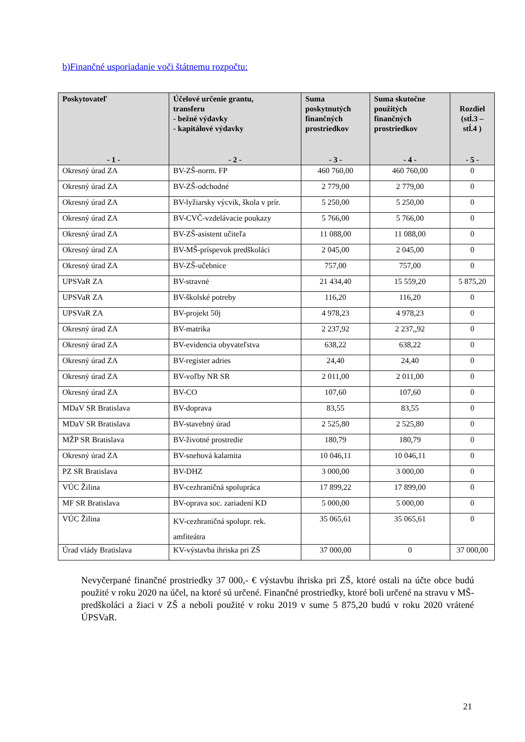b)Finančné usporiadanie voči štátnemu rozpočtu:
| Poskytovateľ - 1 - | Účelové určenie grantu, transferu - bežné výdavky - kapitálové výdavky - 2 - | Suma poskytnutých finančných prostriedkov - 3 - | Suma skutočne použitých finančných prostriedkov - 4 - | Rozdiel (stĺ.3 – stĺ.4 ) - 5 - |
| --- | --- | --- | --- | --- |
| Okresný úrad ZA | BV-ZŠ-norm. FP | 460 760,00 | 460 760,00 | 0 |
| Okresný úrad ZA | BV-ZŠ-odchodné | 2 779,00 | 2 779,00 | 0 |
| Okresný úrad ZA | BV-lyžiarsky výcvik, škola v prír. | 5 250,00 | 5 250,00 | 0 |
| Okresný úrad ZA | BV-CVČ-vzdelávacie poukazy | 5 766,00 | 5 766,00 | 0 |
| Okresný úrad ZA | BV-ZŠ-asistent učiteľa | 11 088,00 | 11 088,00 | 0 |
| Okresný úrad ZA | BV-MŠ-príspevok predškoláci | 2 045,00 | 2 045,00 | 0 |
| Okresný úrad ZA | BV-ZŠ-učebnice | 757,00 | 757,00 | 0 |
| UPSVaR ZA | BV-stravné | 21 434,40 | 15 559,20 | 5 875,20 |
| UPSVaR ZA | BV-školské potreby | 116,20 | 116,20 | 0 |
| UPSVaR ZA | BV-projekt 50j | 4 978,23 | 4 978,23 | 0 |
| Okresný úrad ZA | BV-matrika | 2 237,92 | 2 237,,92 | 0 |
| Okresný úrad ZA | BV-evidencia obyvateľstva | 638,22 | 638,22 | 0 |
| Okresný úrad ZA | BV-register adries | 24,40 | 24,40 | 0 |
| Okresný úrad ZA | BV-voľby NR SR | 2 011,00 | 2 011,00 | 0 |
| Okresný úrad ZA | BV-CO | 107,60 | 107,60 | 0 |
| MDaV SR Bratislava | BV-doprava | 83,55 | 83,55 | 0 |
| MDaV SR Bratislava | BV-stavebný úrad | 2 525,80 | 2 525,80 | 0 |
| MŽP SR Bratislava | BV-životné prostredie | 180,79 | 180,79 | 0 |
| Okresný úrad ZA | BV-snehová kalamita | 10 046,11 | 10 046,11 | 0 |
| PZ SR Bratislava | BV-DHZ | 3 000,00 | 3 000,00 | 0 |
| VÚC Žilina | BV-cezhraničná spolupráca | 17 899,22 | 17 899,00 | 0 |
| MF SR Bratislava | BV-oprava soc. zariadení KD | 5 000,00 | 5 000,00 | 0 |
| VÚC Žilina | KV-cezhraničná spolupr. rek. amfiteátra | 35 065,61 | 35 065,61 | 0 |
| Úrad vlády Bratislava | KV-výstavba ihriska pri ZŠ | 37 000,00 | 0 | 37 000,00 |
Nevyčerpané finančné prostriedky 37 000,- € výstavbu ihriska pri ZŠ, ktoré ostali na účte obce budú použité v roku 2020 na účel, na ktoré sú určené. Finančné prostriedky, ktoré boli určené na stravu v MŠ-predškoláci a žiaci v ZŠ a neboli použité v roku 2019 v sume 5 875,20 budú v roku 2020 vrátené ÚPSVaR.
21